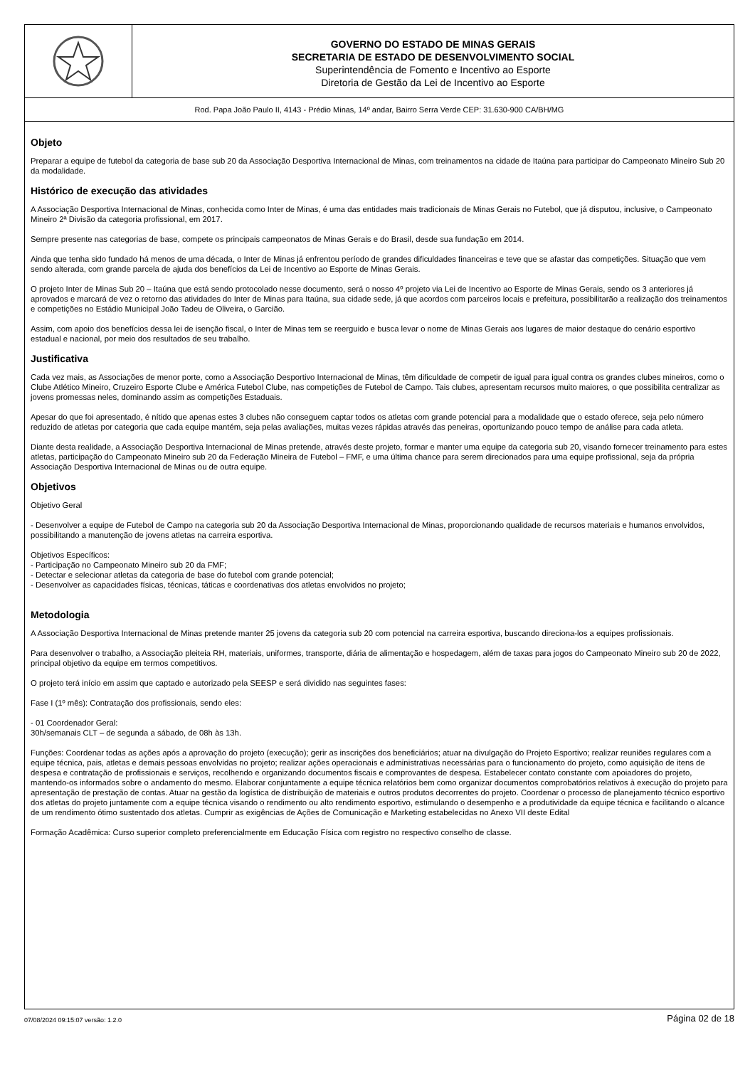GOVERNO DO ESTADO DE MINAS GERAIS
SECRETARIA DE ESTADO DE DESENVOLVIMENTO SOCIAL
Superintendência de Fomento e Incentivo ao Esporte
Diretoria de Gestão da Lei de Incentivo ao Esporte
Rod. Papa João Paulo II, 4143 - Prédio Minas, 14º andar, Bairro Serra Verde CEP: 31.630-900 CA/BH/MG
Objeto
Preparar a equipe de futebol da categoria de base sub 20 da Associação Desportiva Internacional de Minas, com treinamentos na cidade de Itaúna para participar do Campeonato Mineiro Sub 20 da modalidade.
Histórico de execução das atividades
A Associação Desportiva Internacional de Minas, conhecida como Inter de Minas, é uma das entidades mais tradicionais de Minas Gerais no Futebol, que já disputou, inclusive, o Campeonato Mineiro 2ª Divisão da categoria profissional, em 2017.
Sempre presente nas categorias de base, compete os principais campeonatos de Minas Gerais e do Brasil, desde sua fundação em 2014.
Ainda que tenha sido fundado há menos de uma década, o Inter de Minas já enfrentou período de grandes dificuldades financeiras e teve que se afastar das competições. Situação que vem sendo alterada, com grande parcela de ajuda dos benefícios da Lei de Incentivo ao Esporte de Minas Gerais.
O projeto Inter de Minas Sub 20 – Itaúna que está sendo protocolado nesse documento, será o nosso 4º projeto via Lei de Incentivo ao Esporte de Minas Gerais, sendo os 3 anteriores já aprovados e marcará de vez o retorno das atividades do Inter de Minas para Itaúna, sua cidade sede, já que acordos com parceiros locais e prefeitura, possibilitarão a realização dos treinamentos e competições no Estádio Municipal João Tadeu de Oliveira, o Garcião.
Assim, com apoio dos benefícios dessa lei de isenção fiscal, o Inter de Minas tem se reerguido e busca levar o nome de Minas Gerais aos lugares de maior destaque do cenário esportivo estadual e nacional, por meio dos resultados de seu trabalho.
Justificativa
Cada vez mais, as Associações de menor porte, como a Associação Desportivo Internacional de Minas, têm dificuldade de competir de igual para igual contra os grandes clubes mineiros, como o Clube Atlético Mineiro, Cruzeiro Esporte Clube e América Futebol Clube, nas competições de Futebol de Campo. Tais clubes, apresentam recursos muito maiores, o que possibilita centralizar as jovens promessas neles, dominando assim as competições Estaduais.
Apesar do que foi apresentado, é nítido que apenas estes 3 clubes não conseguem captar todos os atletas com grande potencial para a modalidade que o estado oferece, seja pelo número reduzido de atletas por categoria que cada equipe mantém, seja pelas avaliações, muitas vezes rápidas através das peneiras, oportunizando pouco tempo de análise para cada atleta.
Diante desta realidade, a Associação Desportiva Internacional de Minas pretende, através deste projeto, formar e manter uma equipe da categoria sub 20, visando fornecer treinamento para estes atletas, participação do Campeonato Mineiro sub 20 da Federação Mineira de Futebol – FMF, e uma última chance para serem direcionados para uma equipe profissional, seja da própria Associação Desportiva Internacional de Minas ou de outra equipe.
Objetivos
Objetivo Geral
- Desenvolver a equipe de Futebol de Campo na categoria sub 20 da Associação Desportiva Internacional de Minas, proporcionando qualidade de recursos materiais e humanos envolvidos, possibilitando a manutenção de jovens atletas na carreira esportiva.
Objetivos Específicos:
- Participação no Campeonato Mineiro sub 20 da FMF;
- Detectar e selecionar atletas da categoria de base do futebol com grande potencial;
- Desenvolver as capacidades físicas, técnicas, táticas e coordenativas dos atletas envolvidos no projeto;
Metodologia
A Associação Desportiva Internacional de Minas pretende manter 25 jovens da categoria sub 20 com potencial na carreira esportiva, buscando direciona-los a equipes profissionais.
Para desenvolver o trabalho, a Associação pleiteia RH, materiais, uniformes, transporte, diária de alimentação e hospedagem, além de taxas para jogos do Campeonato Mineiro sub 20 de 2022, principal objetivo da equipe em termos competitivos.
O projeto terá início em assim que captado e autorizado pela SEESP e será dividido nas seguintes fases:
Fase I (1º mês): Contratação dos profissionais, sendo eles:
- 01 Coordenador Geral:
30h/semanais CLT – de segunda a sábado, de 08h às 13h.
Funções: Coordenar todas as ações após a aprovação do projeto (execução); gerir as inscrições dos beneficiários; atuar na divulgação do Projeto Esportivo; realizar reuniões regulares com a equipe técnica, pais, atletas e demais pessoas envolvidas no projeto; realizar ações operacionais e administrativas necessárias para o funcionamento do projeto, como aquisição de itens de despesa e contratação de profissionais e serviços, recolhendo e organizando documentos fiscais e comprovantes de despesa. Estabelecer contato constante com apoiadores do projeto, mantendo-os informados sobre o andamento do mesmo. Elaborar conjuntamente a equipe técnica relatórios bem como organizar documentos comprobatórios relativos à execução do projeto para apresentação de prestação de contas. Atuar na gestão da logística de distribuição de materiais e outros produtos decorrentes do projeto. Coordenar o processo de planejamento técnico esportivo dos atletas do projeto juntamente com a equipe técnica visando o rendimento ou alto rendimento esportivo, estimulando o desempenho e a produtividade da equipe técnica e facilitando o alcance de um rendimento ótimo sustentado dos atletas. Cumprir as exigências de Ações de Comunicação e Marketing estabelecidas no Anexo VII deste Edital
Formação Acadêmica: Curso superior completo preferencialmente em Educação Física com registro no respectivo conselho de classe.
07/08/2024 09:15:07 versão: 1.2.0 Página 02 de 18